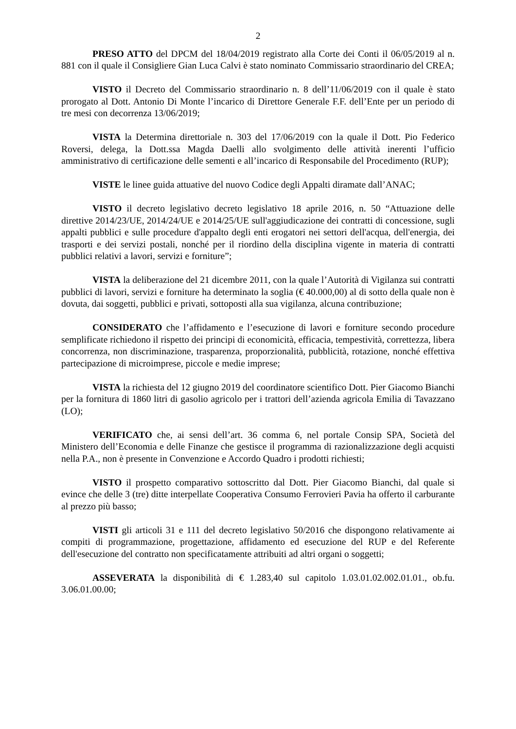2
PRESO ATTO del DPCM del 18/04/2019 registrato alla Corte dei Conti il 06/05/2019 al n. 881 con il quale il Consigliere Gian Luca Calvi è stato nominato Commissario straordinario del CREA;
VISTO il Decreto del Commissario straordinario n. 8 dell’11/06/2019 con il quale è stato prorogato al Dott. Antonio Di Monte l’incarico di Direttore Generale F.F. dell’Ente per un periodo di tre mesi con decorrenza 13/06/2019;
VISTA la Determina direttoriale n. 303 del 17/06/2019 con la quale il Dott. Pio Federico Roversi, delega, la Dott.ssa Magda Daelli allo svolgimento delle attività inerenti l’ufficio amministrativo di certificazione delle sementi e all’incarico di Responsabile del Procedimento (RUP);
VISTE le linee guida attuative del nuovo Codice degli Appalti diramate dall’ANAC;
VISTO il decreto legislativo decreto legislativo 18 aprile 2016, n. 50 “Attuazione delle direttive 2014/23/UE, 2014/24/UE e 2014/25/UE sull'aggiudicazione dei contratti di concessione, sugli appalti pubblici e sulle procedure d'appalto degli enti erogatori nei settori dell'acqua, dell'energia, dei trasporti e dei servizi postali, nonché per il riordino della disciplina vigente in materia di contratti pubblici relativi a lavori, servizi e forniture”;
VISTA la deliberazione del 21 dicembre 2011, con la quale l’Autorità di Vigilanza sui contratti pubblici di lavori, servizi e forniture ha determinato la soglia (€ 40.000,00) al di sotto della quale non è dovuta, dai soggetti, pubblici e privati, sottoposti alla sua vigilanza, alcuna contribuzione;
CONSIDERATO che l’affidamento e l’esecuzione di lavori e forniture secondo procedure semplificate richiedono il rispetto dei principi di economicità, efficacia, tempestività, correttezza, libera concorrenza, non discriminazione, trasparenza, proporzionalità, pubblicità, rotazione, nonché effettiva partecipazione di microimprese, piccole e medie imprese;
VISTA la richiesta del 12 giugno 2019 del coordinatore scientifico Dott. Pier Giacomo Bianchi per la fornitura di 1860 litri di gasolio agricolo per i trattori dell’azienda agricola Emilia di Tavazzano (LO);
VERIFICATO che, ai sensi dell’art. 36 comma 6, nel portale Consip SPA, Società del Ministero dell’Economia e delle Finanze che gestisce il programma di razionalizzazione degli acquisti nella P.A., non è presente in Convenzione e Accordo Quadro i prodotti richiesti;
VISTO il prospetto comparativo sottoscritto dal Dott. Pier Giacomo Bianchi, dal quale si evince che delle 3 (tre) ditte interpellate Cooperativa Consumo Ferrovieri Pavia ha offerto il carburante al prezzo più basso;
VISTI gli articoli 31 e 111 del decreto legislativo 50/2016 che dispongono relativamente ai compiti di programmazione, progettazione, affidamento ed esecuzione del RUP e del Referente dell'esecuzione del contratto non specificatamente attribuiti ad altri organi o soggetti;
ASSEVERATA la disponibilità di € 1.283,40 sul capitolo 1.03.01.02.002.01.01., ob.fu. 3.06.01.00.00;